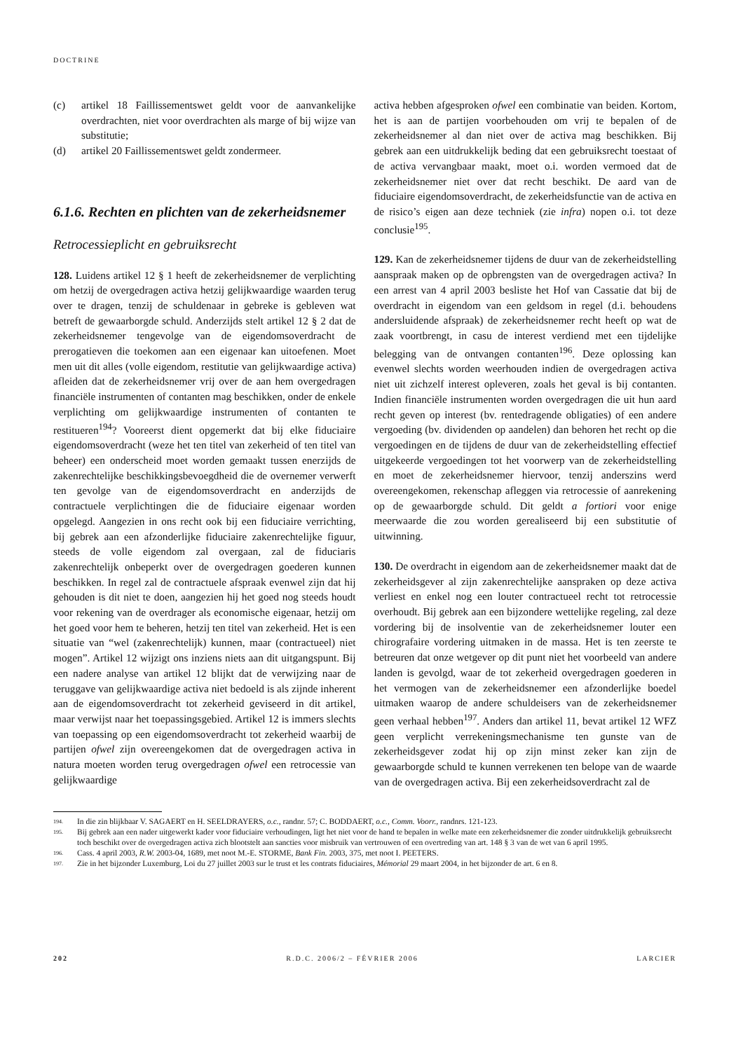DOCTRINE
(c) artikel 18 Faillissementswet geldt voor de aanvankelijke overdrachten, niet voor overdrachten als marge of bij wijze van substitutie;
(d) artikel 20 Faillissementswet geldt zondermeer.
6.1.6. Rechten en plichten van de zekerheidsnemer
Retrocessieplicht en gebruiksrecht
128. Luidens artikel 12 § 1 heeft de zekerheidsnemer de verplichting om hetzij de overgedragen activa hetzij gelijkwaardige waarden terug over te dragen, tenzij de schuldenaar in gebreke is gebleven wat betreft de gewaarborgde schuld. Anderzijds stelt artikel 12 § 2 dat de zekerheidsnemer tengevolge van de eigendomsoverdracht de prerogatieven die toekomen aan een eigenaar kan uitoefenen. Moet men uit dit alles (volle eigendom, restitutie van gelijkwaardige activa) afleiden dat de zekerheidsnemer vrij over de aan hem overgedragen financiële instrumenten of contanten mag beschikken, onder de enkele verplichting om gelijkwaardige instrumenten of contanten te restitueren<sup>194</sup>? Vooreerst dient opgemerkt dat bij elke fiduciaire eigendomsoverdracht (weze het ten titel van zekerheid of ten titel van beheer) een onderscheid moet worden gemaakt tussen enerzijds de zakenrechtelijke beschikkingsbevoegdheid die de overnemer verwerft ten gevolge van de eigendomsoverdracht en anderzijds de contractuele verplichtingen die de fiduciaire eigenaar worden opgelegd. Aangezien in ons recht ook bij een fiduciaire verrichting, bij gebrek aan een afzonderlijke fiduciaire zakenrechtelijke figuur, steeds de volle eigendom zal overgaan, zal de fiduciaris zakenrechtelijk onbeperkt over de overgedragen goederen kunnen beschikken. In regel zal de contractuele afspraak evenwel zijn dat hij gehouden is dit niet te doen, aangezien hij het goed nog steeds houdt voor rekening van de overdrager als economische eigenaar, hetzij om het goed voor hem te beheren, hetzij ten titel van zekerheid. Het is een situatie van “wel (zakenrechtelijk) kunnen, maar (contractueel) niet mogen”. Artikel 12 wijzigt ons inziens niets aan dit uitgangspunt. Bij een nadere analyse van artikel 12 blijkt dat de verwijzing naar de teruggave van gelijkwaardige activa niet bedoeld is als zijnde inherent aan de eigendomsoverdracht tot zekerheid geviseerd in dit artikel, maar verwijst naar het toepassingsgebied. Artikel 12 is immers slechts van toepassing op een eigendomsoverdracht tot zekerheid waarbij de partijen ofwel zijn overeengekomen dat de overgedragen activa in natura moeten worden terug overgedragen ofwel een retrocessie van gelijkwaardige
activa hebben afgesproken ofwel een combinatie van beiden. Kortom, het is aan de partijen voorbehouden om vrij te bepalen of de zekerheidsnemer al dan niet over de activa mag beschikken. Bij gebrek aan een uitdrukkelijk beding dat een gebruiksrecht toestaat of de activa vervangbaar maakt, moet o.i. worden vermoed dat de zekerheidsnemer niet over dat recht beschikt. De aard van de fiduciaire eigendomsoverdracht, de zekerheidsfunctie van de activa en de risico’s eigen aan deze techniek (zie infra) nopen o.i. tot deze conclusie<sup>195</sup>.
129. Kan de zekerheidsnemer tijdens de duur van de zekerheidstelling aanspraak maken op de opbrengsten van de overgedragen activa? In een arrest van 4 april 2003 besliste het Hof van Cassatie dat bij de overdracht in eigendom van een geldsom in regel (d.i. behoudens andersluidende afspraak) de zekerheidsnemer recht heeft op wat de zaak voortbrengt, in casu de interest verdiend met een tijdelijke belegging van de ontvangen contanten<sup>196</sup>. Deze oplossing kan evenwel slechts worden weerhouden indien de overgedragen activa niet uit zichzelf interest opleveren, zoals het geval is bij contanten. Indien financiële instrumenten worden overgedragen die uit hun aard recht geven op interest (bv. rentedragende obligaties) of een andere vergoeding (bv. dividenden op aandelen) dan behoren het recht op die vergoedingen en de tijdens de duur van de zekerheidstelling effectief uitgekeerde vergoedingen tot het voorwerp van de zekerheidstelling en moet de zekerheidsnemer hiervoor, tenzij anderszins werd overeengekomen, rekenschap afleggen via retrocessie of aanrekening op de gewaarborgde schuld. Dit geldt a fortiori voor enige meerwaarde die zou worden gerealiseerd bij een substitutie of uitwinning.
130. De overdracht in eigendom aan de zekerheidsnemer maakt dat de zekerheidsgever al zijn zakenrechtelijke aanspraken op deze activa verliest en enkel nog een louter contractueel recht tot retrocessie overhoudt. Bij gebrek aan een bijzondere wettelijke regeling, zal deze vordering bij de insolventie van de zekerheidsnemer louter een chirografaire vordering uitmaken in de massa. Het is ten zeerste te betreuren dat onze wetgever op dit punt niet het voorbeeld van andere landen is gevolgd, waar de tot zekerheid overgedragen goederen in het vermogen van de zekerheidsnemer een afzonderlijke boedel uitmaken waarop de andere schuldeisers van de zekerheidsnemer geen verhaal hebben<sup>197</sup>. Anders dan artikel 11, bevat artikel 12 WFZ geen verplicht verrekeningsmechanisme ten gunste van de zekerheidsgever zodat hij op zijn minst zeker kan zijn de gewaarborgde schuld te kunnen verrekenen ten belope van de waarde van de overgedragen activa. Bij een zekerheidsoverdracht zal de
194. In die zin blijkbaar V. SAGAERT en H. SEELDRAYERS, o.c., randnr. 57; C. BODDAERT, o.c., Comm. Voorr., randnrs. 121-123.
195. Bij gebrek aan een nader uitgewerkt kader voor fiduciaire verhoudingen, ligt het niet voor de hand te bepalen in welke mate een zekerheidsnemer die zonder uitdrukkelijk gebruiksrecht toch beschikt over de overgedragen activa zich blootstelt aan sancties voor misbruik van vertrouwen of een overtreding van art. 148 § 3 van de wet van 6 april 1995.
196. Cass. 4 april 2003, R.W. 2003-04, 1689, met noot M.-E. STORME, Bank Fin. 2003, 375, met noot I. PEETERS.
197. Zie in het bijzonder Luxemburg, Loi du 27 juillet 2003 sur le trust et les contrats fiduciaires, Mémorial 29 maart 2004, in het bijzonder de art. 6 en 8.
202 R.D.C. 2006/2 – FÉVRIER 2006 LARCIER